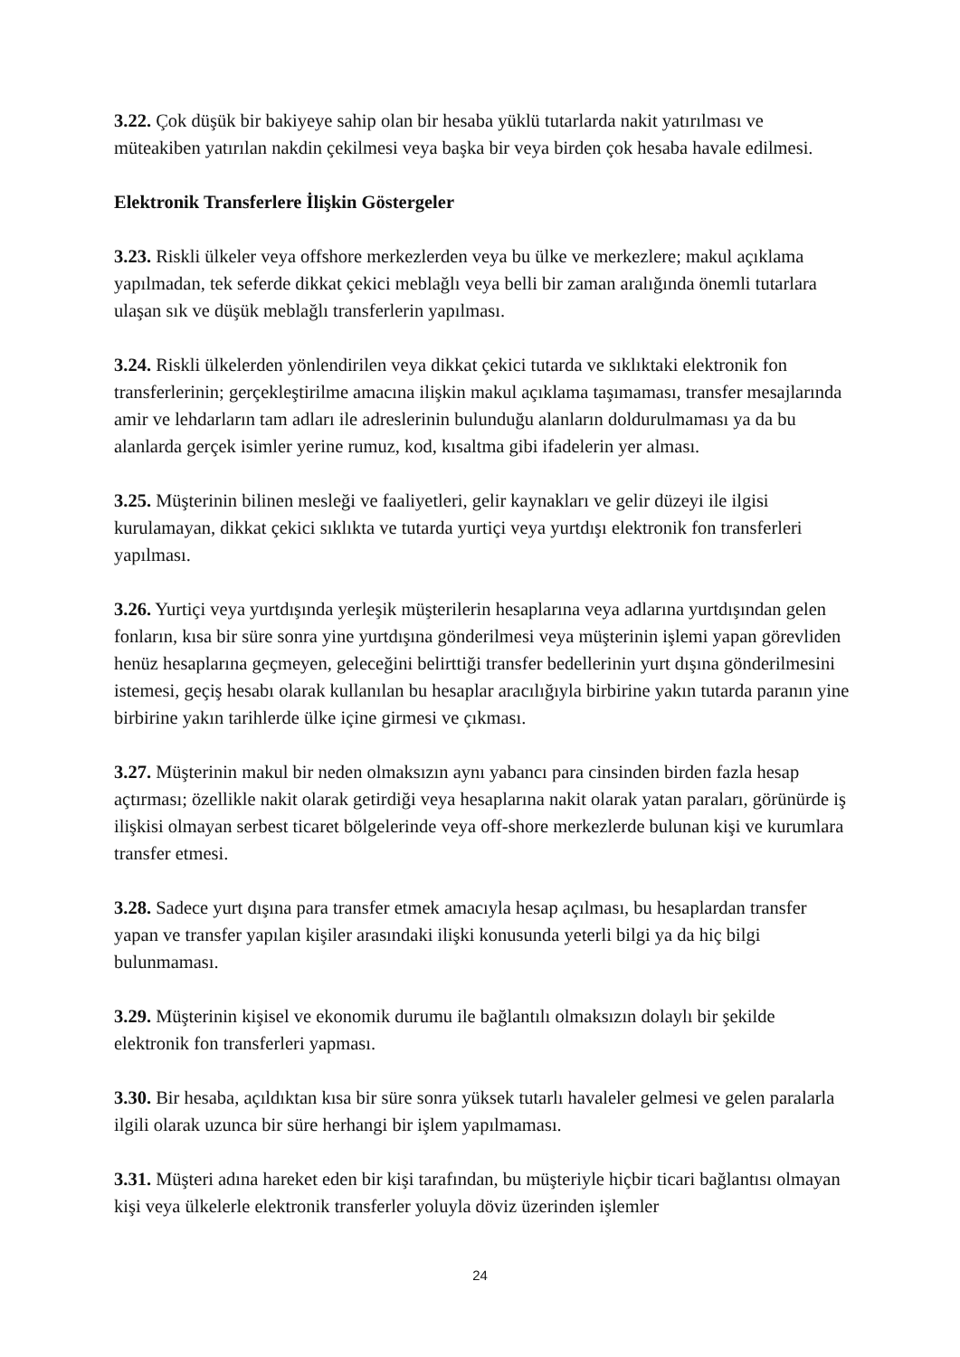3.22. Çok düşük bir bakiyeye sahip olan bir hesaba yüklü tutarlarda nakit yatırılması ve müteakiben yatırılan nakdin çekilmesi veya başka bir veya birden çok hesaba havale edilmesi.
Elektronik Transferlere İlişkin Göstergeler
3.23. Riskli ülkeler veya offshore merkezlerden veya bu ülke ve merkezlere; makul açıklama yapılmadan, tek seferde dikkat çekici meblağlı veya belli bir zaman aralığında önemli tutarlara ulaşan sık ve düşük meblağlı transferlerin yapılması.
3.24. Riskli ülkelerden yönlendirilen veya dikkat çekici tutarda ve sıklıktaki elektronik fon transferlerinin; gerçekleştirilme amacına ilişkin makul açıklama taşımaması, transfer mesajlarında amir ve lehdarların tam adları ile adreslerinin bulunduğu alanların doldurulmaması ya da bu alanlarda gerçek isimler yerine rumuz, kod, kısaltma gibi ifadelerin yer alması.
3.25. Müşterinin bilinen mesleği ve faaliyetleri, gelir kaynakları ve gelir düzeyi ile ilgisi kurulamayan, dikkat çekici sıklıkta ve tutarda yurtiçi veya yurtdışı elektronik fon transferleri yapılması.
3.26. Yurtiçi veya yurtdışında yerleşik müşterilerin hesaplarına veya adlarına yurtdışından gelen fonların, kısa bir süre sonra yine yurtdışına gönderilmesi veya müşterinin işlemi yapan görevliden henüz hesaplarına geçmeyen, geleceğini belirttiği transfer bedellerinin yurt dışına gönderilmesini istemesi, geçiş hesabı olarak kullanılan bu hesaplar aracılığıyla birbirine yakın tutarda paranın yine birbirine yakın tarihlerde ülke içine girmesi ve çıkması.
3.27. Müşterinin makul bir neden olmaksızın aynı yabancı para cinsinden birden fazla hesap açtırması; özellikle nakit olarak getirdiği veya hesaplarına nakit olarak yatan paraları, görünürde iş ilişkisi olmayan serbest ticaret bölgelerinde veya off-shore merkezlerde bulunan kişi ve kurumlara transfer etmesi.
3.28. Sadece yurt dışına para transfer etmek amacıyla hesap açılması, bu hesaplardan transfer yapan ve transfer yapılan kişiler arasındaki ilişki konusunda yeterli bilgi ya da hiç bilgi bulunmaması.
3.29. Müşterinin kişisel ve ekonomik durumu ile bağlantılı olmaksızın dolaylı bir şekilde elektronik fon transferleri yapması.
3.30. Bir hesaba, açıldıktan kısa bir süre sonra yüksek tutarlı havaleler gelmesi ve gelen paralarla ilgili olarak uzunca bir süre herhangi bir işlem yapılmaması.
3.31. Müşteri adına hareket eden bir kişi tarafından, bu müşteriyle hiçbir ticari bağlantısı olmayan kişi veya ülkelerle elektronik transferler yoluyla döviz üzerinden işlemler
24